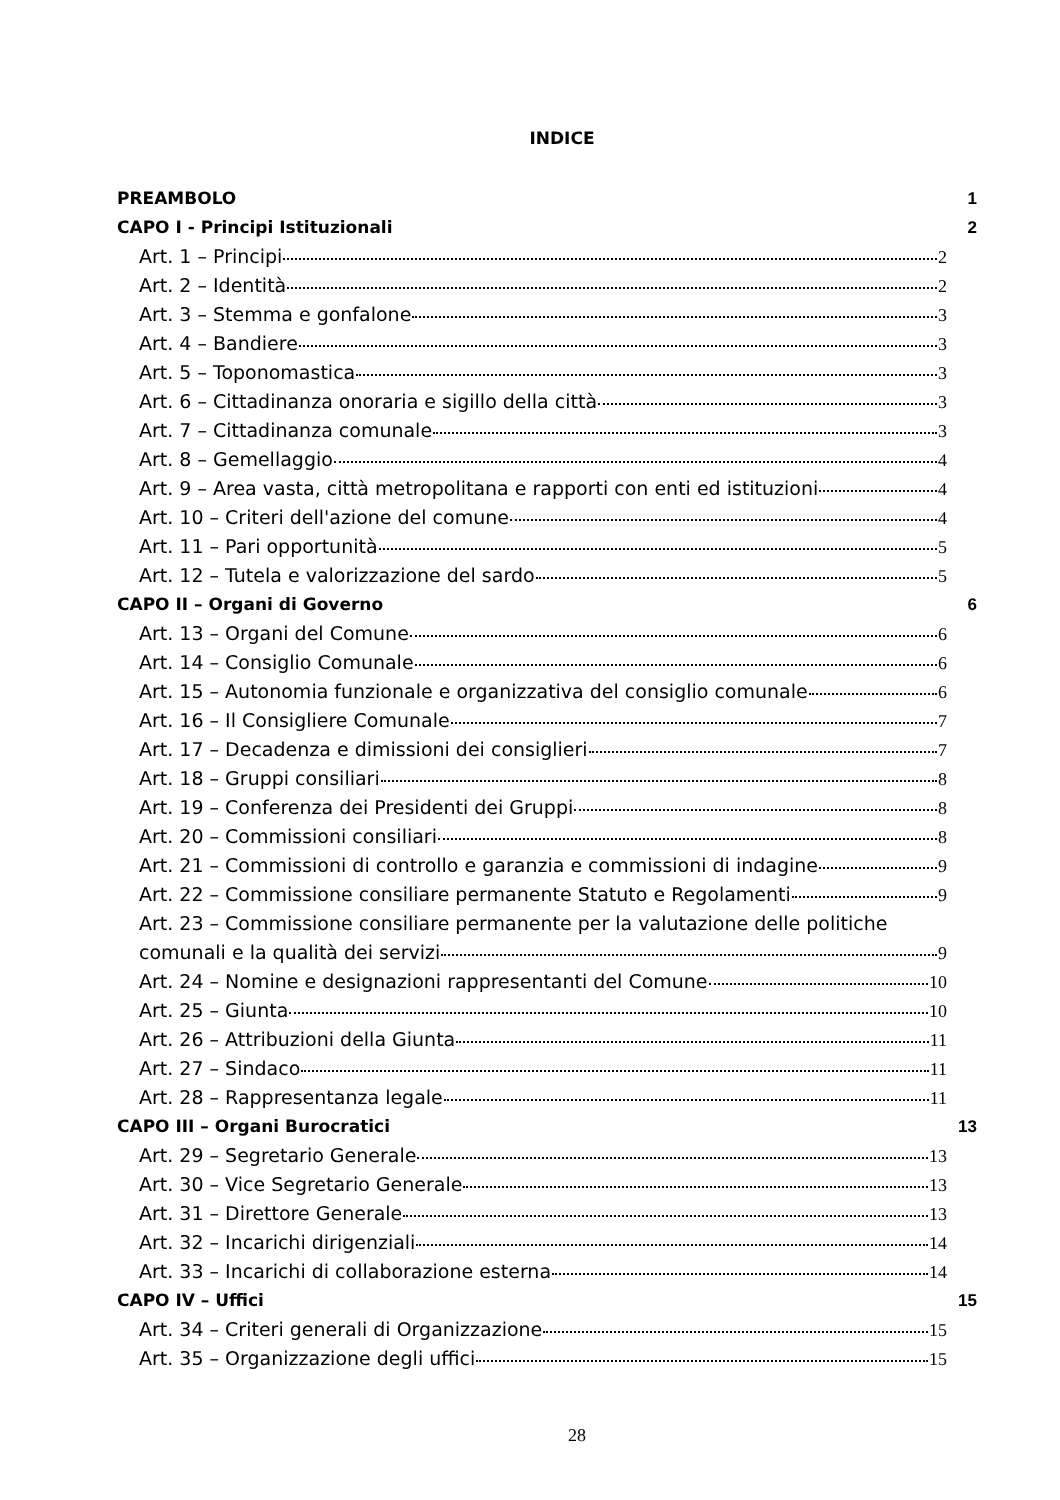INDICE
PREAMBOLO 1
CAPO I - Principi Istituzionali 2
Art. 1 – Principi 2
Art. 2 – Identità 2
Art. 3 – Stemma e gonfalone 3
Art. 4 – Bandiere 3
Art. 5 – Toponomastica 3
Art. 6 – Cittadinanza onoraria e sigillo della città 3
Art. 7 – Cittadinanza comunale 3
Art. 8 – Gemellaggio 4
Art. 9 – Area vasta, città metropolitana e rapporti con enti ed istituzioni 4
Art. 10 – Criteri dell'azione del comune 4
Art. 11 – Pari opportunità 5
Art. 12 – Tutela e valorizzazione del sardo 5
CAPO II – Organi di Governo 6
Art. 13 – Organi del Comune 6
Art. 14 – Consiglio Comunale 6
Art. 15 – Autonomia funzionale e organizzativa del consiglio comunale 6
Art. 16 – Il Consigliere Comunale 7
Art. 17 – Decadenza e dimissioni dei consiglieri 7
Art. 18 – Gruppi consiliari 8
Art. 19 – Conferenza dei Presidenti dei Gruppi 8
Art. 20 – Commissioni consiliari 8
Art. 21 – Commissioni di controllo e garanzia e commissioni di indagine 9
Art. 22 – Commissione consiliare permanente Statuto e Regolamenti 9
Art. 23 – Commissione consiliare permanente per la valutazione delle politiche
comunali e la qualità dei servizi 9
Art. 24 – Nomine e designazioni rappresentanti del Comune 10
Art. 25 – Giunta 10
Art. 26 – Attribuzioni della Giunta 11
Art. 27 – Sindaco 11
Art. 28 – Rappresentanza legale 11
CAPO III – Organi Burocratici 13
Art. 29 – Segretario Generale 13
Art. 30 – Vice Segretario Generale 13
Art. 31 – Direttore Generale 13
Art. 32 – Incarichi dirigenziali 14
Art. 33 – Incarichi di collaborazione esterna 14
CAPO IV – Uffici 15
Art. 34 – Criteri generali di Organizzazione 15
Art. 35 – Organizzazione degli uffici 15
28